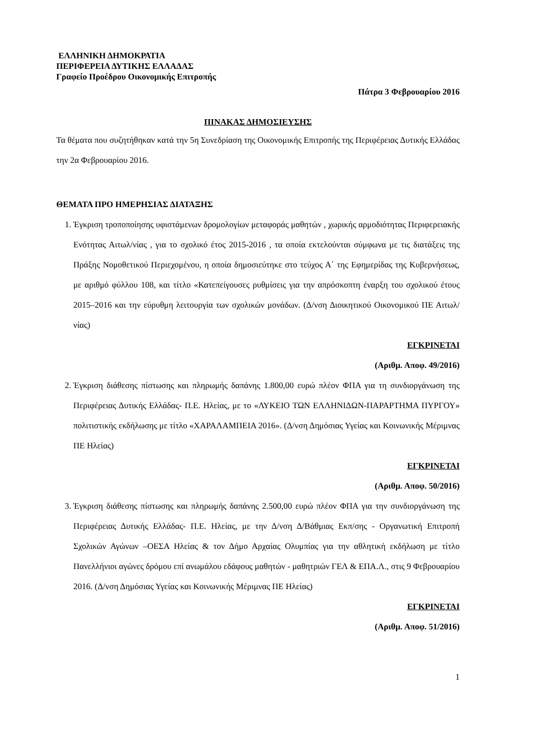ΕΛΛΗΝΙΚΗ ΔΗΜΟΚΡΑΤΙΑ
ΠΕΡΙΦΕΡΕΙΑ ΔΥΤΙΚΗΣ ΕΛΛΑΔΑΣ
Γραφείο Προέδρου Οικονομικής Επιτροπής
Πάτρα 3 Φεβρουαρίου 2016
ΠΙΝΑΚΑΣ ΔΗΜΟΣΙΕΥΣΗΣ
Τα θέματα που συζητήθηκαν κατά την 5η Συνεδρίαση της Οικονομικής Επιτροπής της Περιφέρειας Δυτικής Ελλάδας την 2α Φεβρουαρίου 2016.
ΘΕΜΑΤΑ ΠΡΟ ΗΜΕΡΗΣΙΑΣ ΔΙΑΤΑΞΗΣ
1. Έγκριση τροποποίησης υφιστάμενων δρομολογίων μεταφοράς μαθητών , χωρικής αρμοδιότητας Περιφερειακής Ενότητας Αιτωλ/νίας , για το σχολικό έτος 2015-2016 , τα οποία εκτελούνται σύμφωνα με τις διατάξεις της Πράξης Νομοθετικού Περιεχομένου, η οποία δημοσιεύτηκε στο τεύχος Α΄ της Εφημερίδας της Κυβερνήσεως, με αριθμό φύλλου 108, και τίτλο «Κατεπείγουσες ρυθμίσεις για την απρόσκοπτη έναρξη του σχολικού έτους 2015–2016 και την εύρυθμη λειτουργία των σχολικών μονάδων. (Δ/νση Διοικητικού Οικονομικού ΠΕ Αιτωλ/νίας)
ΕΓΚΡΙΝΕΤΑΙ
(Αριθμ. Αποφ. 49/2016)
2. Έγκριση διάθεσης πίστωσης και πληρωμής δαπάνης 1.800,00 ευρώ πλέον ΦΠΑ για τη συνδιοργάνωση της Περιφέρειας Δυτικής Ελλάδας- Π.Ε. Ηλείας, με το «ΛΥΚΕΙΟ ΤΩΝ ΕΛΛΗΝΙΔΩΝ-ΠΑΡΑΡΤΗΜΑ ΠΥΡΓΟΥ» πολιτιστικής εκδήλωσης με τίτλο «ΧΑΡΑΛΑΜΠΕΙΑ 2016». (Δ/νση Δημόσιας Υγείας και Κοινωνικής Μέριμνας ΠΕ Ηλείας)
ΕΓΚΡΙΝΕΤΑΙ
(Αριθμ. Αποφ. 50/2016)
3. Έγκριση διάθεσης πίστωσης και πληρωμής δαπάνης 2.500,00 ευρώ πλέον ΦΠΑ για την συνδιοργάνωση της Περιφέρειας Δυτικής Ελλάδας- Π.Ε. Ηλείας, με την Δ/νση Δ/Βάθμιας Εκπ/σης - Οργανωτική Επιτροπή Σχολικών Αγώνων –ΟΕΣΑ Ηλείας & τον Δήμο Αρχαίας Ολυμπίας για την αθλητική εκδήλωση με τίτλο Πανελλήνιοι αγώνες δρόμου επί ανωμάλου εδάφους μαθητών - μαθητριών ΓΕΛ & ΕΠΑ.Λ., στις 9 Φεβρουαρίου 2016. (Δ/νση Δημόσιας Υγείας και Κοινωνικής Μέριμνας ΠΕ Ηλείας)
ΕΓΚΡΙΝΕΤΑΙ
(Αριθμ. Αποφ. 51/2016)
1